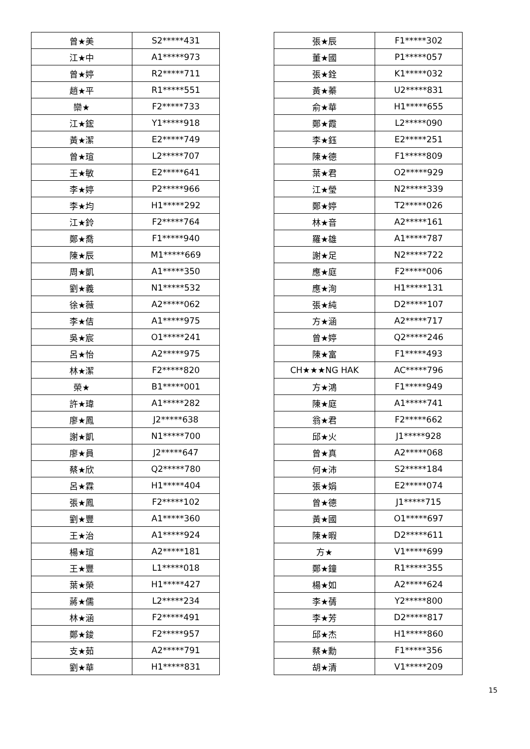| 曾★美 | S2*****431 |
| 江★中 | A1*****973 |
| 曾★婷 | R2*****711 |
| 趙★平 | R1*****551 |
| 欒★ | F2*****733 |
| 江★鋐 | Y1*****918 |
| 黃★潔 | E2*****749 |
| 曾★瑄 | L2*****707 |
| 王★敏 | E2*****641 |
| 李★婷 | P2*****966 |
| 李★均 | H1*****292 |
| 江★鈴 | F2*****764 |
| 鄭★喬 | F1*****940 |
| 陳★辰 | M1*****669 |
| 周★凱 | A1*****350 |
| 劉★義 | N1*****532 |
| 徐★薇 | A2*****062 |
| 李★佶 | A1*****975 |
| 吳★宸 | O1*****241 |
| 呂★怡 | A2*****975 |
| 林★潔 | F2*****820 |
| 榮★ | B1*****001 |
| 許★瑋 | A1*****282 |
| 廖★鳳 | J2*****638 |
| 謝★凱 | N1*****700 |
| 廖★員 | J2*****647 |
| 蔡★欣 | Q2*****780 |
| 呂★霖 | H1*****404 |
| 張★鳳 | F2*****102 |
| 劉★豐 | A1*****360 |
| 王★治 | A1*****924 |
| 楊★瑄 | A2*****181 |
| 王★豐 | L1*****018 |
| 葉★榮 | H1*****427 |
| 蔣★儒 | L2*****234 |
| 林★涵 | F2*****491 |
| 鄭★鋑 | F2*****957 |
| 支★茹 | A2*****791 |
| 劉★華 | H1*****831 |
| 張★辰 | F1*****302 |
| 董★國 | P1*****057 |
| 張★銓 | K1*****032 |
| 黃★蓁 | U2*****831 |
| 俞★華 | H1*****655 |
| 鄭★霞 | L2*****090 |
| 李★鈺 | E2*****251 |
| 陳★德 | F1*****809 |
| 葉★君 | O2*****929 |
| 江★瑩 | N2*****339 |
| 鄭★婷 | T2*****026 |
| 林★音 | A2*****161 |
| 羅★雄 | A1*****787 |
| 謝★足 | N2*****722 |
| 應★庭 | F2*****006 |
| 應★洵 | H1*****131 |
| 張★純 | D2*****107 |
| 方★涵 | A2*****717 |
| 曾★婷 | Q2*****246 |
| 陳★富 | F1*****493 |
| CH★★★NG HAK | AC*****796 |
| 方★鴻 | F1*****949 |
| 陳★庭 | A1*****741 |
| 翁★君 | F2*****662 |
| 邱★火 | J1*****928 |
| 曾★真 | A2*****068 |
| 何★沛 | S2*****184 |
| 張★娟 | E2*****074 |
| 曾★德 | J1*****715 |
| 黃★國 | O1*****697 |
| 陳★暇 | D2*****611 |
| 方★ | V1*****699 |
| 鄭★鐘 | R1*****355 |
| 楊★如 | A2*****624 |
| 李★蒨 | Y2*****800 |
| 李★芳 | D2*****817 |
| 邱★杰 | H1*****860 |
| 蔡★勳 | F1*****356 |
| 胡★清 | V1*****209 |
15